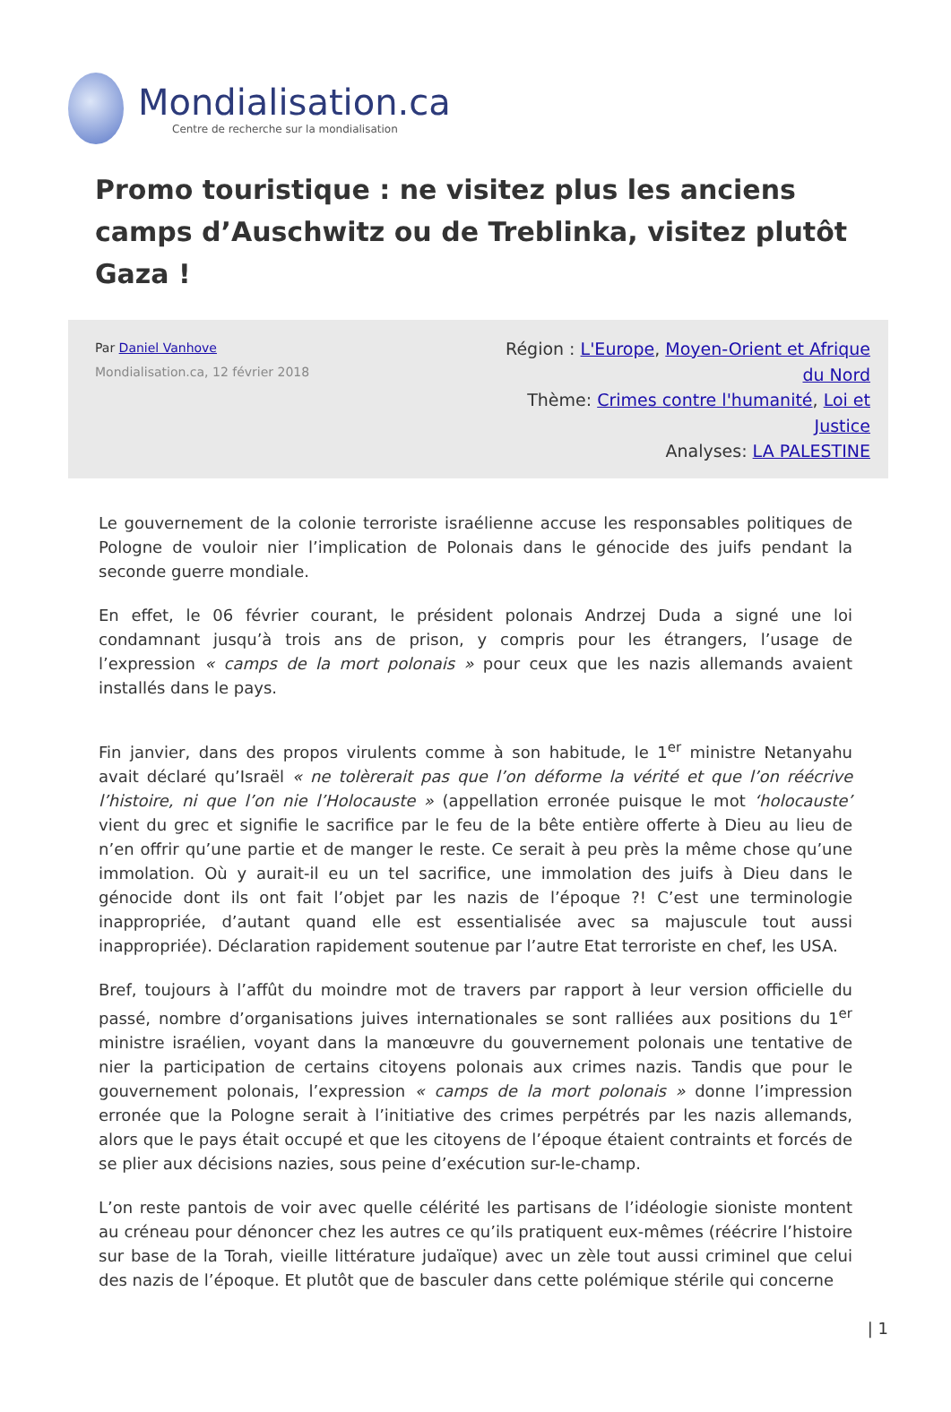Mondialisation.ca
Centre de recherche sur la mondialisation
Promo touristique : ne visitez plus les anciens camps d’Auschwitz ou de Treblinka, visitez plutôt Gaza !
Par Daniel Vanhove
Mondialisation.ca, 12 février 2018
Région : L'Europe, Moyen-Orient et Afrique du Nord
Thème: Crimes contre l'humanité, Loi et Justice
Analyses: LA PALESTINE
Le gouvernement de la colonie terroriste israélienne accuse les responsables politiques de Pologne de vouloir nier l’implication de Polonais dans le génocide des juifs pendant la seconde guerre mondiale.
En effet, le 06 février courant, le président polonais Andrzej Duda a signé une loi condamnant jusqu’à trois ans de prison, y compris pour les étrangers, l’usage de l’expression « camps de la mort polonais » pour ceux que les nazis allemands avaient installés dans le pays.
Fin janvier, dans des propos virulents comme à son habitude, le 1<sup>er</sup> ministre Netanyahu avait déclaré qu’Israël « ne tolèrerait pas que l’on déforme la vérité et que l’on réécrive l’histoire, ni que l’on nie l’Holocauste » (appellation erronée puisque le mot ‘holocauste’ vient du grec et signifie le sacrifice par le feu de la bête entière offerte à Dieu au lieu de n’en offrir qu’une partie et de manger le reste. Ce serait à peu près la même chose qu’une immolation. Où y aurait-il eu un tel sacrifice, une immolation des juifs à Dieu dans le génocide dont ils ont fait l’objet par les nazis de l’époque ?! C’est une terminologie inappropriée, d’autant quand elle est essentialisée avec sa majuscule tout aussi inappropriée). Déclaration rapidement soutenue par l’autre Etat terroriste en chef, les USA.
Bref, toujours à l’affût du moindre mot de travers par rapport à leur version officielle du passé, nombre d’organisations juives internationales se sont ralliées aux positions du 1<sup>er</sup> ministre israélien, voyant dans la manœuvre du gouvernement polonais une tentative de nier la participation de certains citoyens polonais aux crimes nazis. Tandis que pour le gouvernement polonais, l’expression « camps de la mort polonais » donne l’impression erronée que la Pologne serait à l’initiative des crimes perpétrés par les nazis allemands, alors que le pays était occupé et que les citoyens de l’époque étaient contraints et forcés de se plier aux décisions nazies, sous peine d’exécution sur-le-champ.
L’on reste pantois de voir avec quelle célérité les partisans de l’idéologie sioniste montent au créneau pour dénoncer chez les autres ce qu’ils pratiquent eux-mêmes (réécrire l’histoire sur base de la Torah, vieille littérature judaïque) avec un zèle tout aussi criminel que celui des nazis de l’époque. Et plutôt que de basculer dans cette polémique stérile qui concerne
| 1